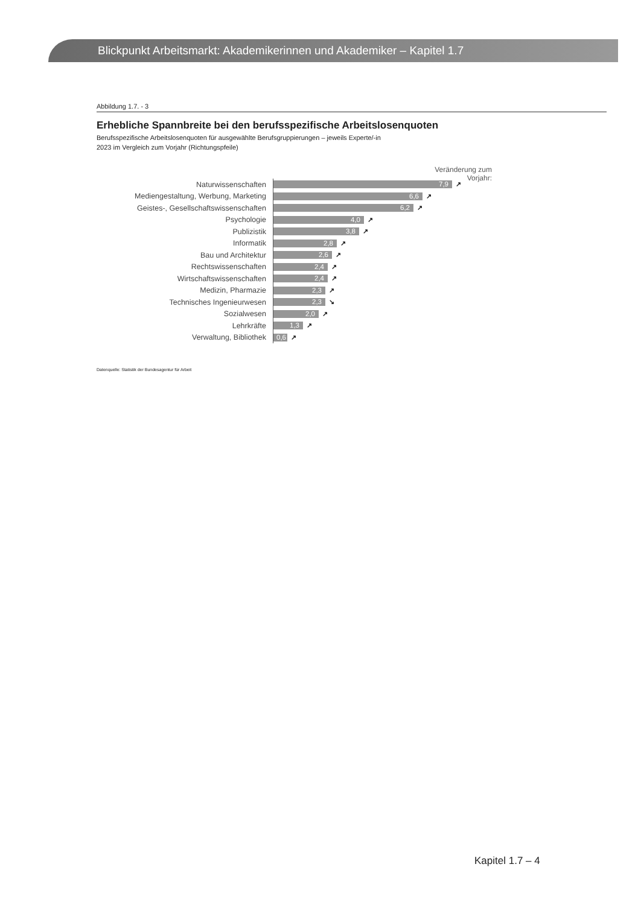Blickpunkt Arbeitsmarkt: Akademikerinnen und Akademiker – Kapitel 1.7
Abbildung 1.7. - 3
Erhebliche Spannbreite bei den berufsspezifische Arbeitslosenquoten
Berufsspezifische Arbeitslosenquoten für ausgewählte Berufsgruppierungen – jeweils Experte/-in
2023 im Vergleich zum Vorjahr (Richtungspfeile)
Veränderung zum Vorjahr:
Naturwissenschaften
7,9
↗
Mediengestaltung, Werbung, Marketing
6,6
↗
Geistes-, Gesellschaftswissenschaften
6,2
↗
Psychologie
4,0
↗
Publizistik
3,8
↗
Informatik
2,8
↗
Bau und Architektur
2,6
↗
Rechtswissenschaften
2,4
↗
Wirtschaftswissenschaften
2,4
↗
Medizin, Pharmazie
2,3
↗
Technisches Ingenieurwesen
2,3
↘
Sozialwesen
2,0
↗
Lehrkräfte
1,3
↗
Verwaltung, Bibliothek
0,6
↗
Datenquelle: Statistik der Bundesagentur für Arbeit
Kapitel 1.7 – 4